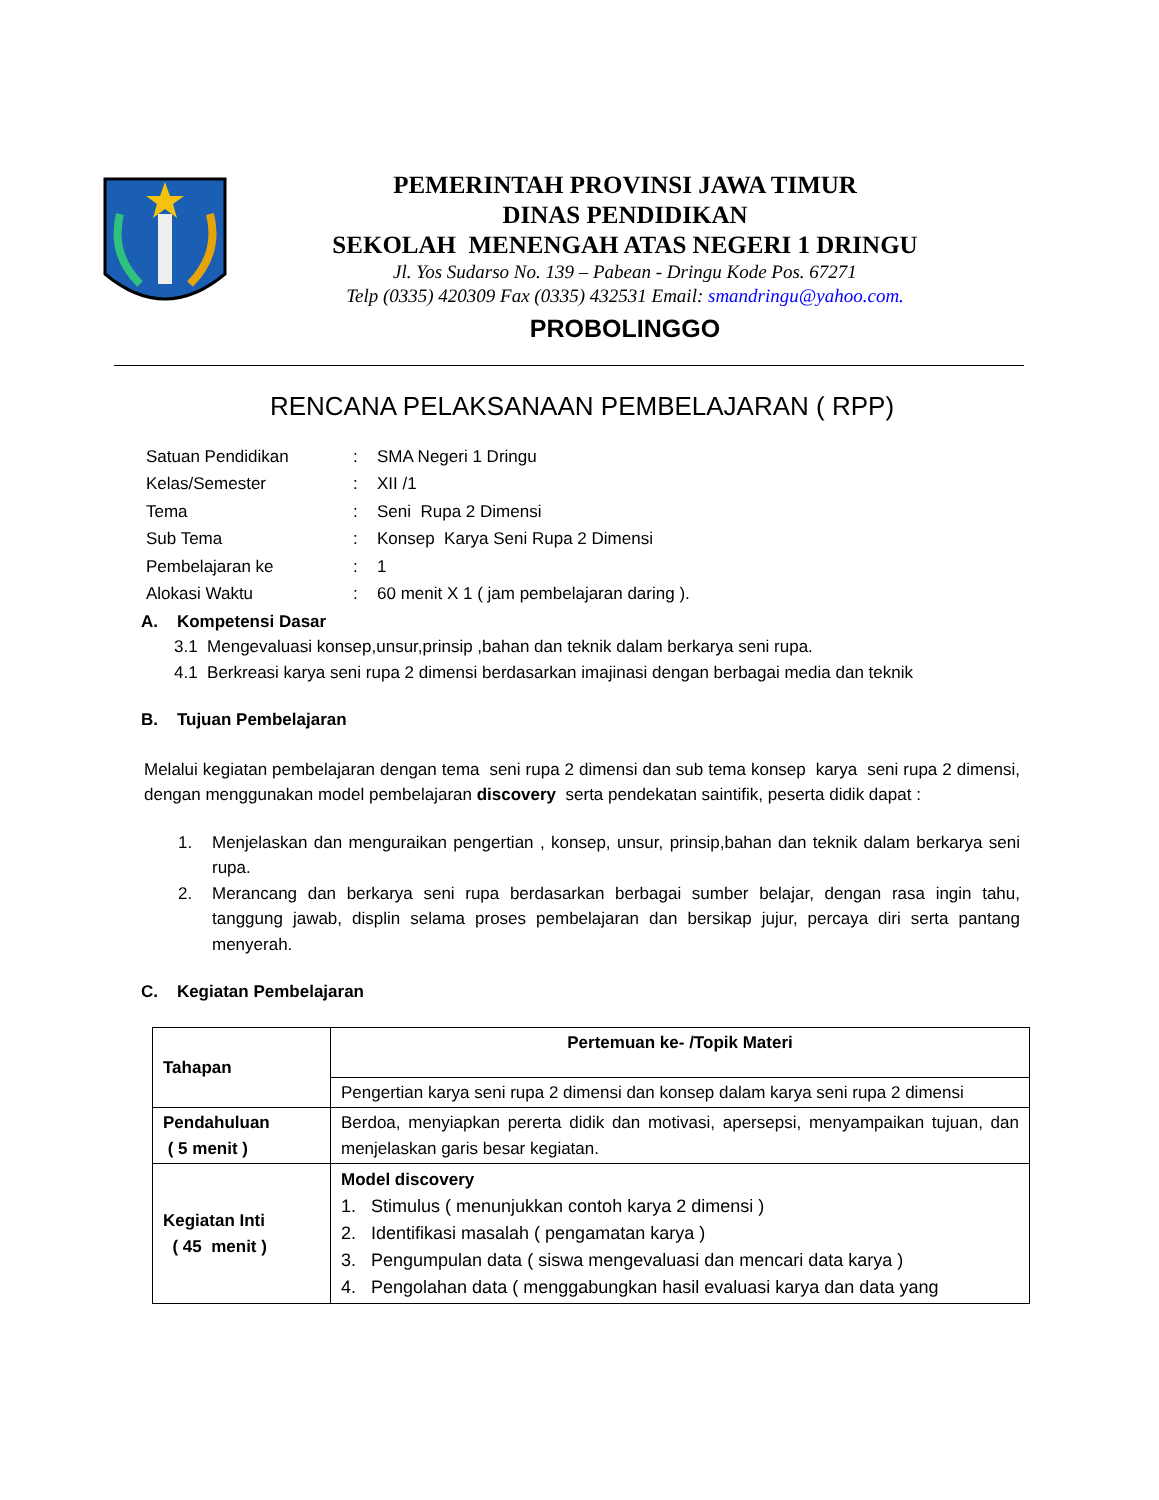PEMERINTAH PROVINSI JAWA TIMUR
DINAS PENDIDIKAN
SEKOLAH MENENGAH ATAS NEGERI 1 DRINGU
Jl. Yos Sudarso No. 139 – Pabean - Dringu Kode Pos. 67271
Telp (0335) 420309 Fax (0335) 432531 Email: smandringu@yahoo.com.
PROBOLINGGO
RENCANA PELAKSANAAN PEMBELAJARAN ( RPP)
| Satuan Pendidikan | : | SMA Negeri 1 Dringu |
| Kelas/Semester | : | XII /1 |
| Tema | : | Seni Rupa 2 Dimensi |
| Sub Tema | : | Konsep Karya Seni Rupa 2 Dimensi |
| Pembelajaran ke | : | 1 |
| Alokasi Waktu | : | 60 menit X 1 ( jam pembelajaran daring ). |
A. Kompetensi Dasar
3.1 Mengevaluasi konsep,unsur,prinsip ,bahan dan teknik dalam berkarya seni rupa.
4.1 Berkreasi karya seni rupa 2 dimensi berdasarkan imajinasi dengan berbagai media dan teknik
B. Tujuan Pembelajaran
Melalui kegiatan pembelajaran dengan tema seni rupa 2 dimensi dan sub tema konsep karya seni rupa 2 dimensi, dengan menggunakan model pembelajaran discovery serta pendekatan saintifik, peserta didik dapat :
1. Menjelaskan dan menguraikan pengertian , konsep, unsur, prinsip,bahan dan teknik dalam berkarya seni rupa.
2. Merancang dan berkarya seni rupa berdasarkan berbagai sumber belajar, dengan rasa ingin tahu, tanggung jawab, displin selama proses pembelajaran dan bersikap jujur, percaya diri serta pantang menyerah.
C. Kegiatan Pembelajaran
| Tahapan | Pertemuan ke- /Topik Materi |
| | Pengertian karya seni rupa 2 dimensi dan konsep dalam karya seni rupa 2 dimensi |
| Pendahuluan ( 5 menit ) | Berdoa, menyiapkan pererta didik dan motivasi, apersepsi, menyampaikan tujuan, dan menjelaskan garis besar kegiatan. |
| Kegiatan Inti ( 45 menit ) | Model discovery 1. Stimulus ( menunjukkan contoh karya 2 dimensi ) 2. Identifikasi masalah ( pengamatan karya ) 3. Pengumpulan data ( siswa mengevaluasi dan mencari data karya ) 4. Pengolahan data ( menggabungkan hasil evaluasi karya dan data yang |